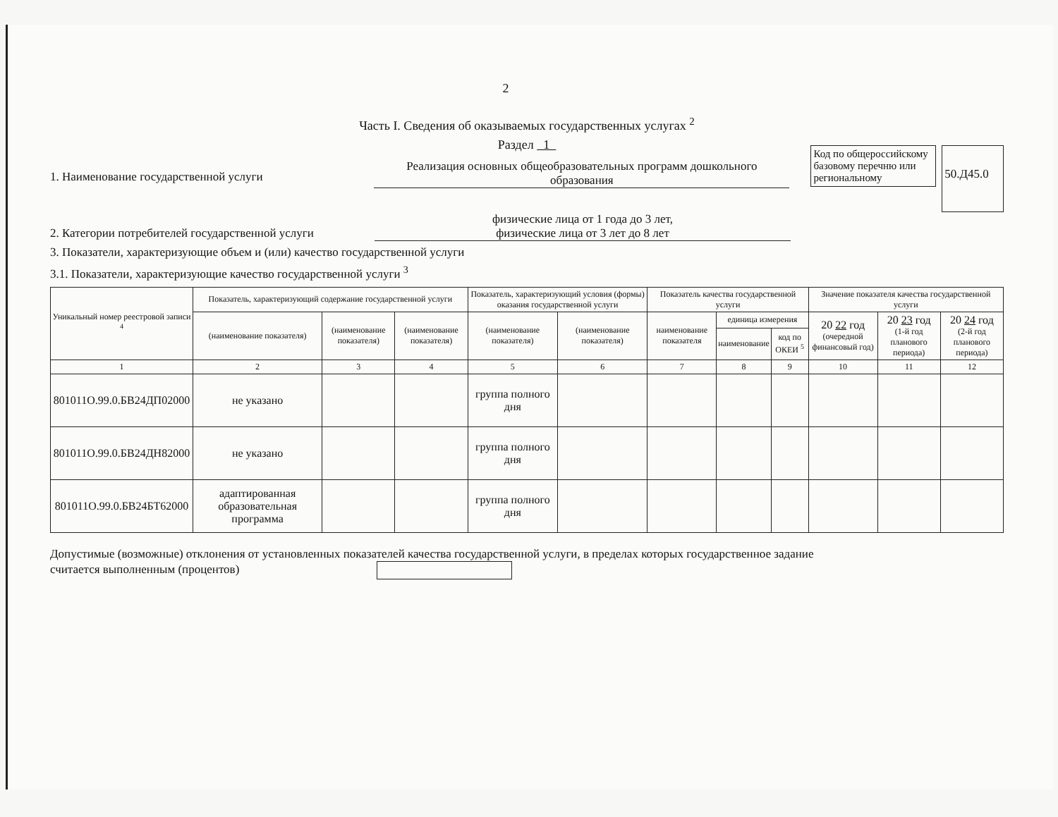2
Часть I. Сведения об оказываемых государственных услугах <sup>2</sup>
Раздел 1
1. Наименование государственной услуги
Реализация основных общеобразовательных программ дошкольного образования
Код по общероссийскому базовому перечню или региональному
50.Д45.0
2. Категории потребителей государственной услуги
физические лица от 1 года до 3 лет,
физические лица от 3 лет до 8 лет
3. Показатели, характеризующие объем и (или) качество государственной услуги
3.1. Показатели, характеризующие качество государственной услуги <sup>3</sup>
| Уникальный номер реестровой записи <sup>4</sup> | Показатель, характеризующий содержание государственной услуги | | | Показатель, характеризующий условия (формы) оказания государственной услуги | | Показатель качества государственной услуги | | | Значение показателя качества государственной услуги | | |
| --- | --- | --- | --- | --- | --- | --- | --- | --- | --- | --- | --- |
| | (наименование показателя) | (наименование показателя) | (наименование показателя) | (наименование показателя) | (наименование показателя) | наименование показателя | единица измерения | | 20 22 год (очередной финансовый год) | 20 23 год (1-й год планового периода) | 20 24 год (2-й год планового периода) |
| | | | | | | | наименование | код по ОКЕИ <sup>5</sup> | | | |
| 1 | 2 | 3 | 4 | 5 | 6 | 7 | 8 | 9 | 10 | 11 | 12 |
| 801011О.99.0.БВ24ДП02000 | не указано | | | группа полного дня | | | | | | | |
| 801011О.99.0.БВ24ДН82000 | не указано | | | группа полного дня | | | | | | | |
| 801011О.99.0.БВ24БТ62000 | адаптированная образовательная программа | | | группа полного дня | | | | | | | |
Допустимые (возможные) отклонения от установленных показателей качества государственной услуги, в пределах которых государственное задание считается выполненным (процентов)